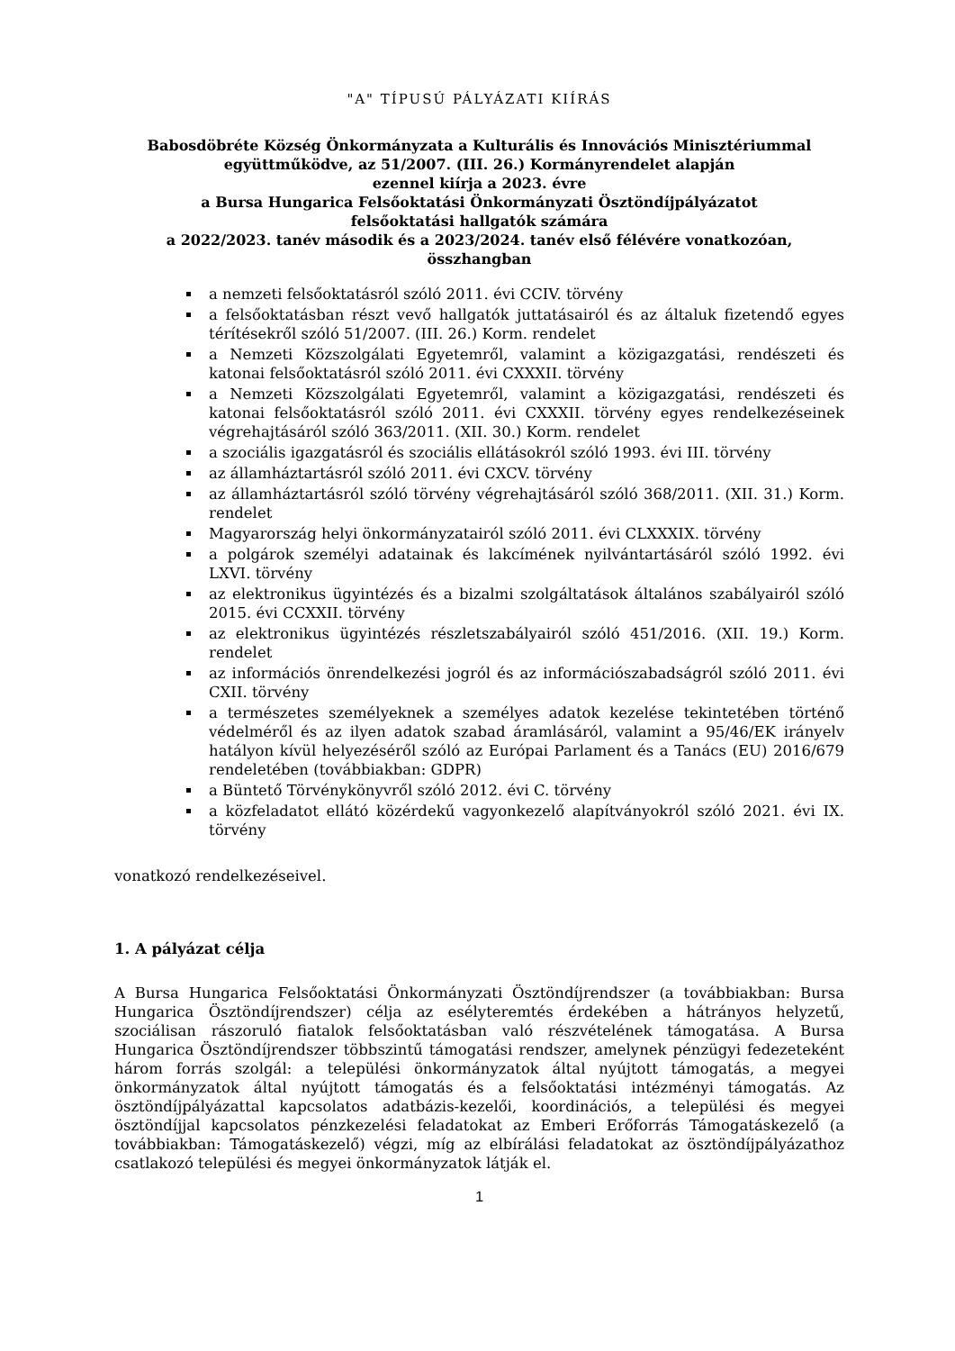"A" TÍPUSÚ PÁLYÁZATI KIÍRÁS
Babosdöbréte Község Önkormányzata a Kulturális és Innovációs Minisztériummal
együttműködve, az 51/2007. (III. 26.) Kormányrendelet alapján
ezennel kiírja a 2023. évre
a Bursa Hungarica Felsőoktatási Önkormányzati Ösztöndíjpályázatot
felsőoktatási hallgatók számára
a 2022/2023. tanév második és a 2023/2024. tanév első félévére vonatkozóan,
összhangban
a nemzeti felsőoktatásról szóló 2011. évi CCIV. törvény
a felsőoktatásban részt vevő hallgatók juttatásairól és az általuk fizetendő egyes térítésekről szóló 51/2007. (III. 26.) Korm. rendelet
a Nemzeti Közszolgálati Egyetemről, valamint a közigazgatási, rendészeti és katonai felsőoktatásról szóló 2011. évi CXXXII. törvény
a Nemzeti Közszolgálati Egyetemről, valamint a közigazgatási, rendészeti és katonai felsőoktatásról szóló 2011. évi CXXXII. törvény egyes rendelkezéseinek végrehajtásáról szóló 363/2011. (XII. 30.) Korm. rendelet
a szociális igazgatásról és szociális ellátásokról szóló 1993. évi III. törvény
az államháztartásról szóló 2011. évi CXCV. törvény
az államháztartásról szóló törvény végrehajtásáról szóló 368/2011. (XII. 31.) Korm. rendelet
Magyarország helyi önkormányzatairól szóló 2011. évi CLXXXIX. törvény
a polgárok személyi adatainak és lakcímének nyilvántartásáról szóló 1992. évi LXVI. törvény
az elektronikus ügyintézés és a bizalmi szolgáltatások általános szabályairól szóló 2015. évi CCXXII. törvény
az elektronikus ügyintézés részletszabályairól szóló 451/2016. (XII. 19.) Korm. rendelet
az információs önrendelkezési jogról és az információszabadságról szóló 2011. évi CXII. törvény
a természetes személyeknek a személyes adatok kezelése tekintetében történő védelméről és az ilyen adatok szabad áramlásáról, valamint a 95/46/EK irányelv hatályon kívül helyezéséről szóló az Európai Parlament és a Tanács (EU) 2016/679 rendeletében (továbbiakban: GDPR)
a Büntető Törvénykönyvről szóló 2012. évi C. törvény
a közfeladatot ellátó közérdekű vagyonkezelő alapítványokról szóló 2021. évi IX. törvény
vonatkozó rendelkezéseivel.
1. A pályázat célja
A Bursa Hungarica Felsőoktatási Önkormányzati Ösztöndíjrendszer (a továbbiakban: Bursa Hungarica Ösztöndíjrendszer) célja az esélyteremtés érdekében a hátrányos helyzetű, szociálisan rászoruló fiatalok felsőoktatásban való részvételének támogatása. A Bursa Hungarica Ösztöndíjrendszer többszintű támogatási rendszer, amelynek pénzügyi fedezeteként három forrás szolgál: a települési önkormányzatok által nyújtott támogatás, a megyei önkormányzatok által nyújtott támogatás és a felsőoktatási intézményi támogatás. Az ösztöndíjpályázattal kapcsolatos adatbázis-kezelői, koordinációs, a települési és megyei ösztöndíjjal kapcsolatos pénzkezelési feladatokat az Emberi Erőforrás Támogatáskezelő (a továbbiakban: Támogatáskezelő) végzi, míg az elbírálási feladatokat az ösztöndíjpályázathoz csatlakozó települési és megyei önkormányzatok látják el.
1